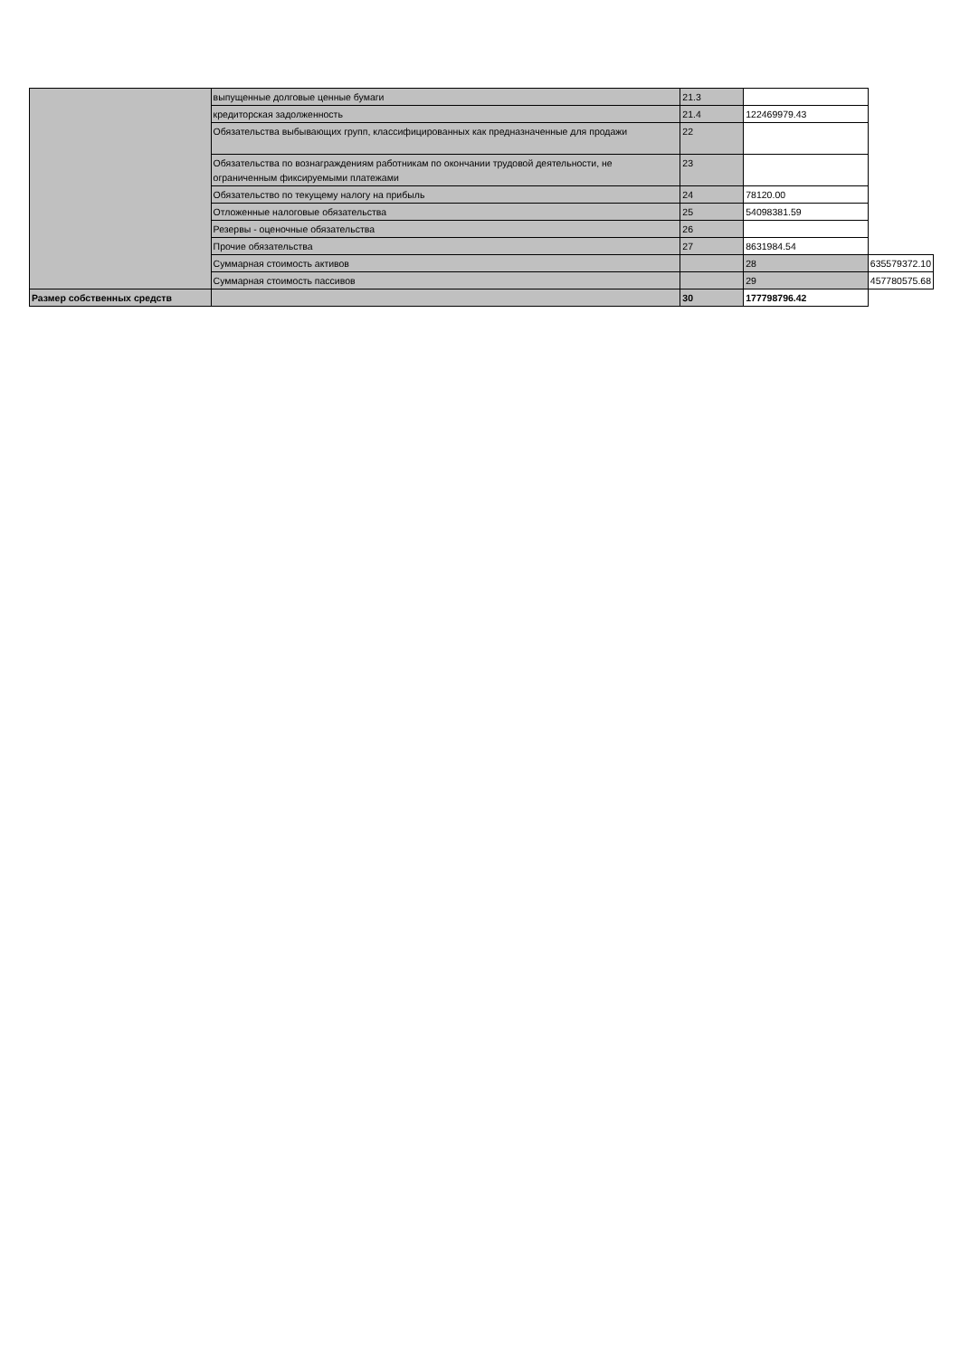| | выпущенные долговые ценные бумаги | 21.3 | | |
| | кредиторская задолженность | 21.4 | 122469979.43 | |
| | Обязательства выбывающих групп, классифицированных как предназначенные для продажи | 22 | | |
| | Обязательства по вознаграждениям работникам по окончании трудовой деятельности, не ограниченным фиксируемыми платежами | 23 | | |
| | Обязательство по текущему налогу на прибыль | 24 | 78120.00 | |
| | Отложенные налоговые обязательства | 25 | 54098381.59 | |
| | Резервы - оценочные обязательства | 26 | | |
| | Прочие обязательства | 27 | 8631984.54 | |
| | Суммарная стоимость активов | | 28 | 635579372.10 |
| | Суммарная стоимость пассивов | | 29 | 457780575.68 |
| Размер собственных средств | | 30 | 177798796.42 | |